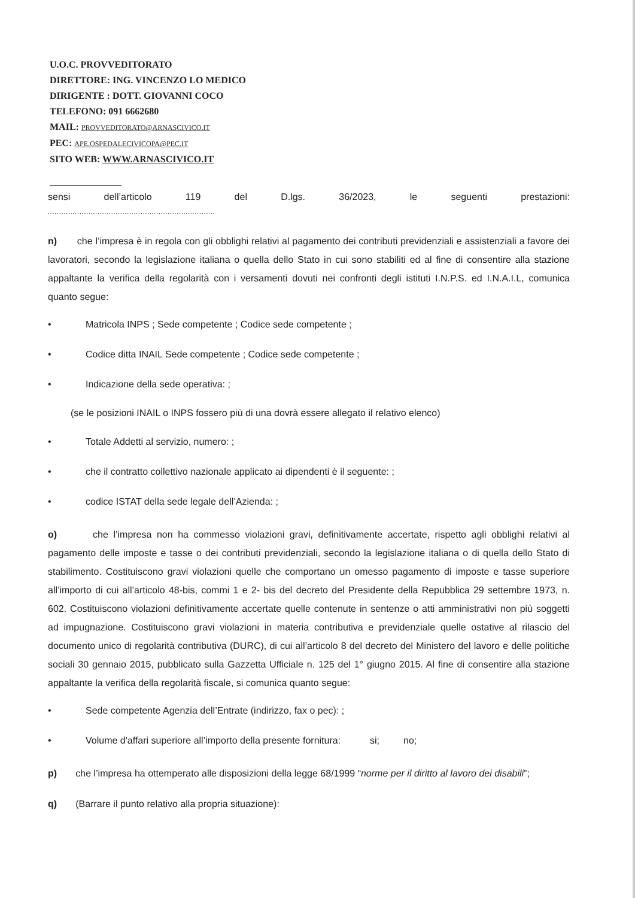U.O.C. PROVVEDITORATO
DIRETTORE: ING. VINCENZO LO MEDICO
DIRIGENTE : DOTT. GIOVANNI COCO
TELEFONO: 091 6662680
MAIL: PROVVEDITORATO@ARNASCIVICO.IT
PEC: APE.OSPEDALECIVICOPA@PEC.IT
SITO WEB: WWW.ARNASCIVICO.IT
sensi dell’articolo 119 del D.lgs. 36/2023, le seguenti prestazioni:
..........................................................................
n) che l’impresa è in regola con gli obblighi relativi al pagamento dei contributi previdenziali e assistenziali a favore dei lavoratori, secondo la legislazione italiana o quella dello Stato in cui sono stabiliti ed al fine di consentire alla stazione appaltante la verifica della regolarità con i versamenti dovuti nei confronti degli istituti I.N.P.S. ed I.N.A.I.L, comunica quanto segue:
• Matricola INPS ; Sede competente ; Codice sede competente ;
• Codice ditta INAIL Sede competente ; Codice sede competente ;
• Indicazione della sede operativa: ;
(se le posizioni INAIL o INPS fossero più di una dovrà essere allegato il relativo elenco)
• Totale Addetti al servizio, numero: ;
• che il contratto collettivo nazionale applicato ai dipendenti è il seguente: ;
• codice ISTAT della sede legale dell’Azienda: ;
o) che l’impresa non ha commesso violazioni gravi, definitivamente accertate, rispetto agli obblighi relativi al pagamento delle imposte e tasse o dei contributi previdenziali, secondo la legislazione italiana o di quella dello Stato di stabilimento. Costituiscono gravi violazioni quelle che comportano un omesso pagamento di imposte e tasse superiore all’importo di cui all’articolo 48-bis, commi 1 e 2- bis del decreto del Presidente della Repubblica 29 settembre 1973, n. 602. Costituiscono violazioni definitivamente accertate quelle contenute in sentenze o atti amministrativi non più soggetti ad impugnazione. Costituiscono gravi violazioni in materia contributiva e previdenziale quelle ostative al rilascio del documento unico di regolarità contributiva (DURC), di cui all’articolo 8 del decreto del Ministero del lavoro e delle politiche sociali 30 gennaio 2015, pubblicato sulla Gazzetta Ufficiale n. 125 del 1° giugno 2015. Al fine di consentire alla stazione appaltante la verifica della regolarità fiscale, si comunica quanto segue:
• Sede competente Agenzia dell’Entrate (indirizzo, fax o pec): ;
• Volume d'affari superiore all’importo della presente fornitura: si; no;
p) che l’impresa ha ottemperato alle disposizioni della legge 68/1999 “norme per il diritto al lavoro dei disabili”;
q) (Barrare il punto relativo alla propria situazione):